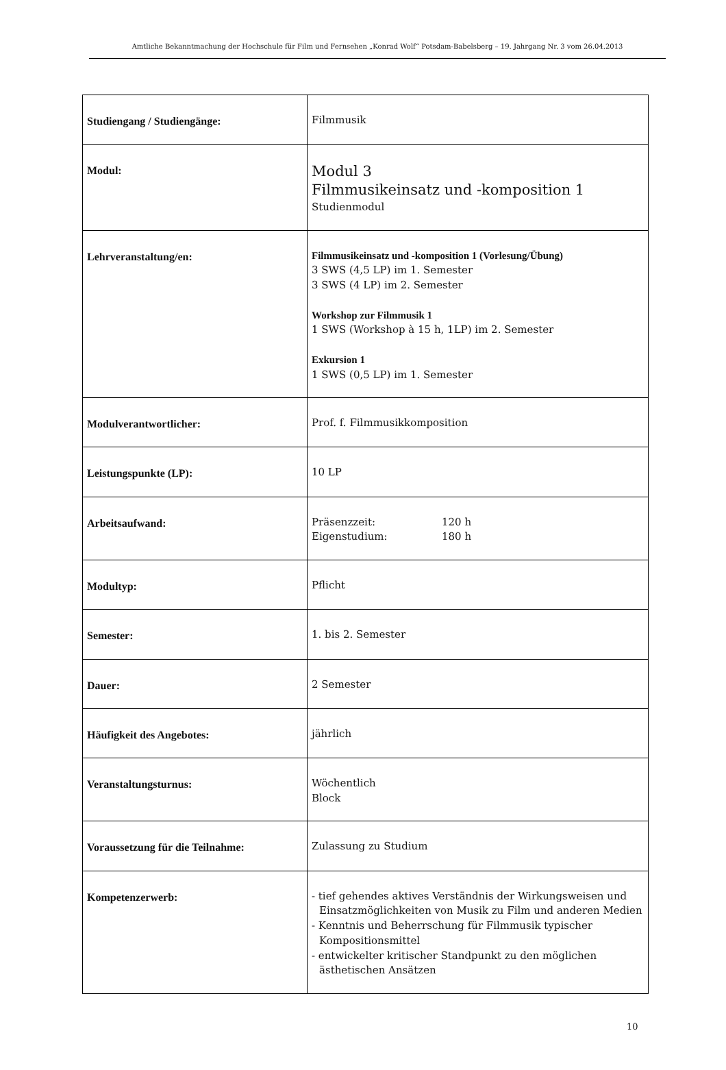Amtliche Bekanntmachung der Hochschule für Film und Fernsehen „Konrad Wolf“ Potsdam-Babelsberg – 19. Jahrgang Nr. 3 vom 26.04.2013
| Studiengang / Studiengänge: | Filmmusik |
| Modul: | Modul 3 Filmmusikeinsatz und -komposition 1 Studienmodul |
| Lehrveranstaltung/en: | Filmmusikeinsatz und -komposition 1 (Vorlesung/Übung) 3 SWS (4,5 LP) im 1. Semester 3 SWS (4 LP) im 2. Semester Workshop zur Filmmusik 1 1 SWS (Workshop à 15 h, 1LP) im 2. Semester Exkursion 1 1 SWS (0,5 LP) im 1. Semester |
| Modulverantwortlicher: | Prof. f. Filmmusikkomposition |
| Leistungspunkte (LP): | 10 LP |
| Arbeitsaufwand: | Präsenzzeit: 120 h Eigenstudium: 180 h |
| Modultyp: | Pflicht |
| Semester: | 1. bis 2. Semester |
| Dauer: | 2 Semester |
| Häufigkeit des Angebotes: | jährlich |
| Veranstaltungsturnus: | Wöchentlich Block |
| Voraussetzung für die Teilnahme: | Zulassung zu Studium |
| Kompetenzerwerb: | - tief gehendes aktives Verständnis der Wirkungsweisen und Einsatzmöglichkeiten von Musik zu Film und anderen Medien - Kenntnis und Beherrschung für Filmmusik typischer Kompositionsmittel - entwickelter kritischer Standpunkt zu den möglichen ästhetischen Ansätzen |
10